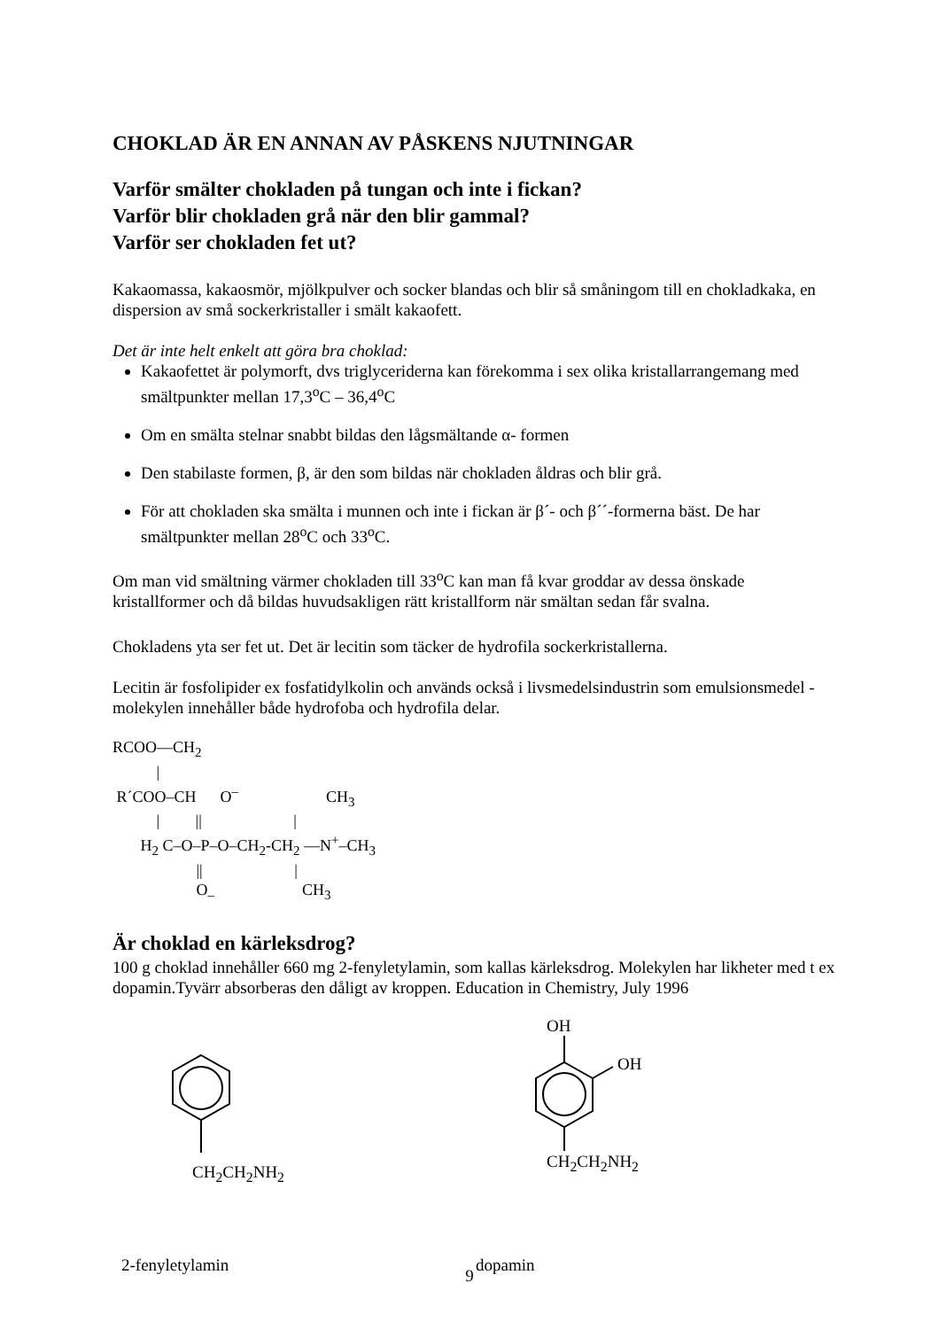CHOKLAD ÄR EN ANNAN AV PÅSKENS NJUTNINGAR
Varför smälter chokladen på tungan och inte i fickan?
Varför blir chokladen grå när den blir gammal?
Varför ser chokladen fet ut?
Kakaomassa, kakaosmör, mjölkpulver och socker blandas och blir så småningom till en chokladkaka, en dispersion av små sockerkristaller i smält kakaofett.
Det är inte helt enkelt att göra bra choklad:
Kakaofettet är polymorft, dvs triglyceriderna kan förekomma i sex olika kristallarrangemang med smältpunkter mellan 17,3<sup>o</sup>C – 36,4<sup>o</sup>C
Om en smälta stelnar snabbt bildas den lågsmältande α- formen
Den stabilaste formen, β, är den som bildas när chokladen åldras och blir grå.
För att chokladen ska smälta i munnen och inte i fickan är β´- och β´´-formerna bäst. De har smältpunkter mellan 28<sup>o</sup>C och 33<sup>o</sup>C.
Om man vid smältning värmer chokladen till 33<sup>o</sup>C kan man få kvar groddar av dessa önskade kristallformer och då bildas huvudsakligen rätt kristallform när smältan sedan får svalna.
Chokladens yta ser fet ut. Det är lecitin som täcker de hydrofila sockerkristallerna.
Lecitin är fosfolipider ex fosfatidylkolin och används också i livsmedelsindustrin som emulsionsmedel - molekylen innehåller både hydrofoba och hydrofila delar.
RCOO—CH2
           |
 R´COO–CH      O–                      CH3
           |         ||                       |
       H2 C–O–P–O–CH2-CH2 —N+–CH3
                     ||                       |
                     O–                      CH3
Är choklad en kärleksdrog?
100 g choklad innehåller 660 mg 2-fenyletylamin, som kallas kärleksdrog. Molekylen har likheter med t ex dopamin.Tyvärr absorberas den dåligt av kroppen. Education in Chemistry, July 1996
CH<sub>2</sub>CH<sub>2</sub>NH<sub>2</sub>
OH
OH
CH<sub>2</sub>CH<sub>2</sub>NH<sub>2</sub>
2-fenyletylamin dopamin
9